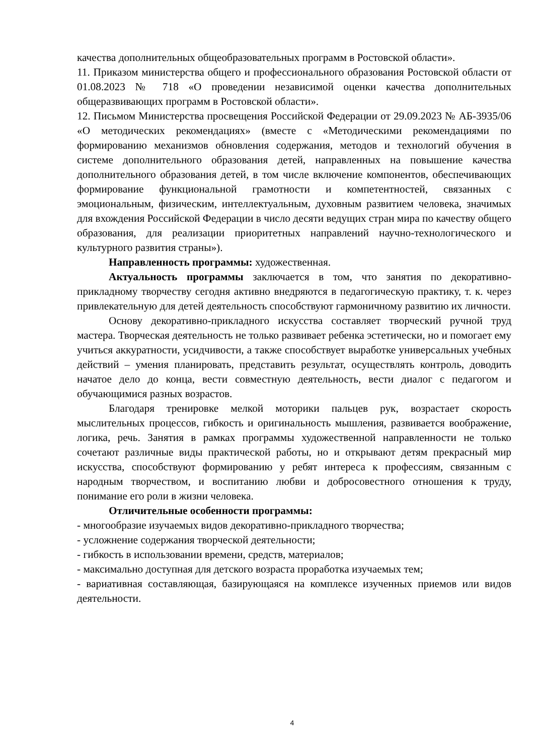качества дополнительных общеобразовательных программ в Ростовской области».
11. Приказом министерства общего и профессионального образования Ростовской области от 01.08.2023 № 718 «О проведении независимой оценки качества дополнительных общеразвивающих программ в Ростовской области».
12. Письмом Министерства просвещения Российской Федерации от 29.09.2023 № АБ-3935/06 «О методических рекомендациях» (вместе с «Методическими рекомендациями по формированию механизмов обновления содержания, методов и технологий обучения в системе дополнительного образования детей, направленных на повышение качества дополнительного образования детей, в том числе включение компонентов, обеспечивающих формирование функциональной грамотности и компетентностей, связанных с эмоциональным, физическим, интеллектуальным, духовным развитием человека, значимых для вхождения Российской Федерации в число десяти ведущих стран мира по качеству общего образования, для реализации приоритетных направлений научно-технологического и культурного развития страны»).
Направленность программы: художественная.
Актуальность программы заключается в том, что занятия по декоративно-прикладному творчеству сегодня активно внедряются в педагогическую практику, т. к. через привлекательную для детей деятельность способствуют гармоничному развитию их личности.
Основу декоративно-прикладного искусства составляет творческий ручной труд мастера. Творческая деятельность не только развивает ребенка эстетически, но и помогает ему учиться аккуратности, усидчивости, а также способствует выработке универсальных учебных действий – умения планировать, представить результат, осуществлять контроль, доводить начатое дело до конца, вести совместную деятельность, вести диалог с педагогом и обучающимися разных возрастов.
Благодаря тренировке мелкой моторики пальцев рук, возрастает скорость мыслительных процессов, гибкость и оригинальность мышления, развивается воображение, логика, речь. Занятия в рамках программы художественной направленности не только сочетают различные виды практической работы, но и открывают детям прекрасный мир искусства, способствуют формированию у ребят интереса к профессиям, связанным с народным творчеством, и воспитанию любви и добросовестного отношения к труду, понимание его роли в жизни человека.
Отличительные особенности программы:
- многообразие изучаемых видов декоративно-прикладного творчества;
- усложнение содержания творческой деятельности;
- гибкость в использовании времени, средств, материалов;
- максимально доступная для детского возраста проработка изучаемых тем;
- вариативная составляющая, базирующаяся на комплексе изученных приемов или видов деятельности.
4